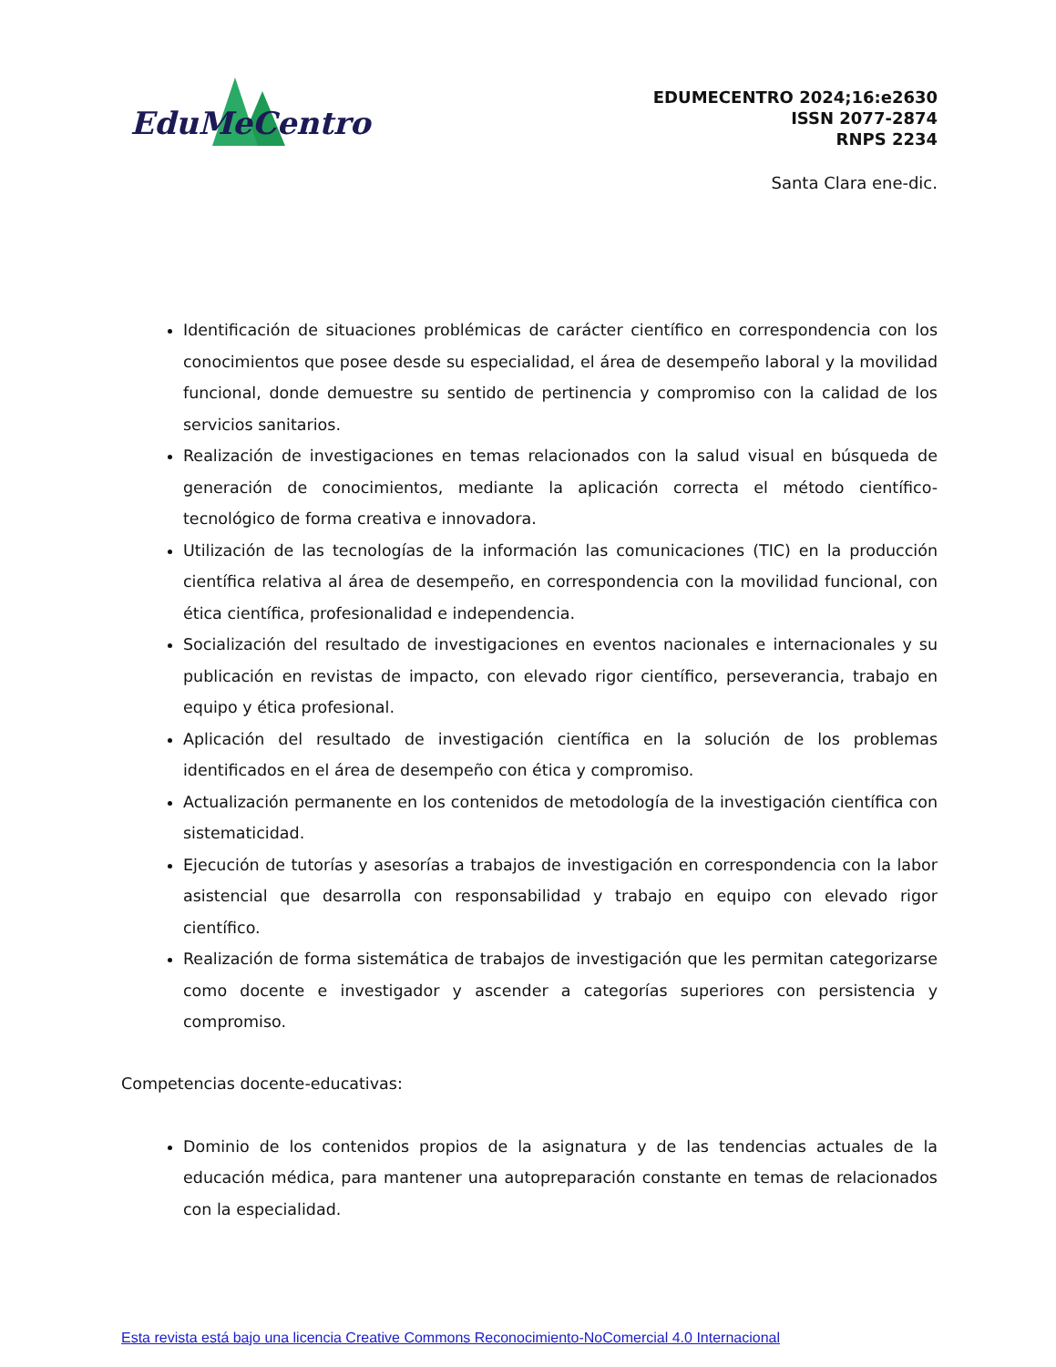EduMeCentro
EDUMECENTRO 2024;16:e2630
ISSN 2077-2874
RNPS 2234
Santa Clara ene-dic.
Identificación de situaciones problémicas de carácter científico en correspondencia con los conocimientos que posee desde su especialidad, el área de desempeño laboral y la movilidad funcional, donde demuestre su sentido de pertinencia y compromiso con la calidad de los servicios sanitarios.
Realización de investigaciones en temas relacionados con la salud visual en búsqueda de generación de conocimientos, mediante la aplicación correcta el método científico-tecnológico de forma creativa e innovadora.
Utilización de las tecnologías de la información las comunicaciones (TIC) en la producción científica relativa al área de desempeño, en correspondencia con la movilidad funcional, con ética científica, profesionalidad e independencia.
Socialización del resultado de investigaciones en eventos nacionales e internacionales y su publicación en revistas de impacto, con elevado rigor científico, perseverancia, trabajo en equipo y ética profesional.
Aplicación del resultado de investigación científica en la solución de los problemas identificados en el área de desempeño con ética y compromiso.
Actualización permanente en los contenidos de metodología de la investigación científica con sistematicidad.
Ejecución de tutorías y asesorías a trabajos de investigación en correspondencia con la labor asistencial que desarrolla con responsabilidad y trabajo en equipo con elevado rigor científico.
Realización de forma sistemática de trabajos de investigación que les permitan categorizarse como docente e investigador y ascender a categorías superiores con persistencia y compromiso.
Competencias docente-educativas:
Dominio de los contenidos propios de la asignatura y de las tendencias actuales de la educación médica, para mantener una autopreparación constante en temas de relacionados con la especialidad.
Esta revista está bajo una licencia Creative Commons Reconocimiento-NoComercial 4.0 Internacional